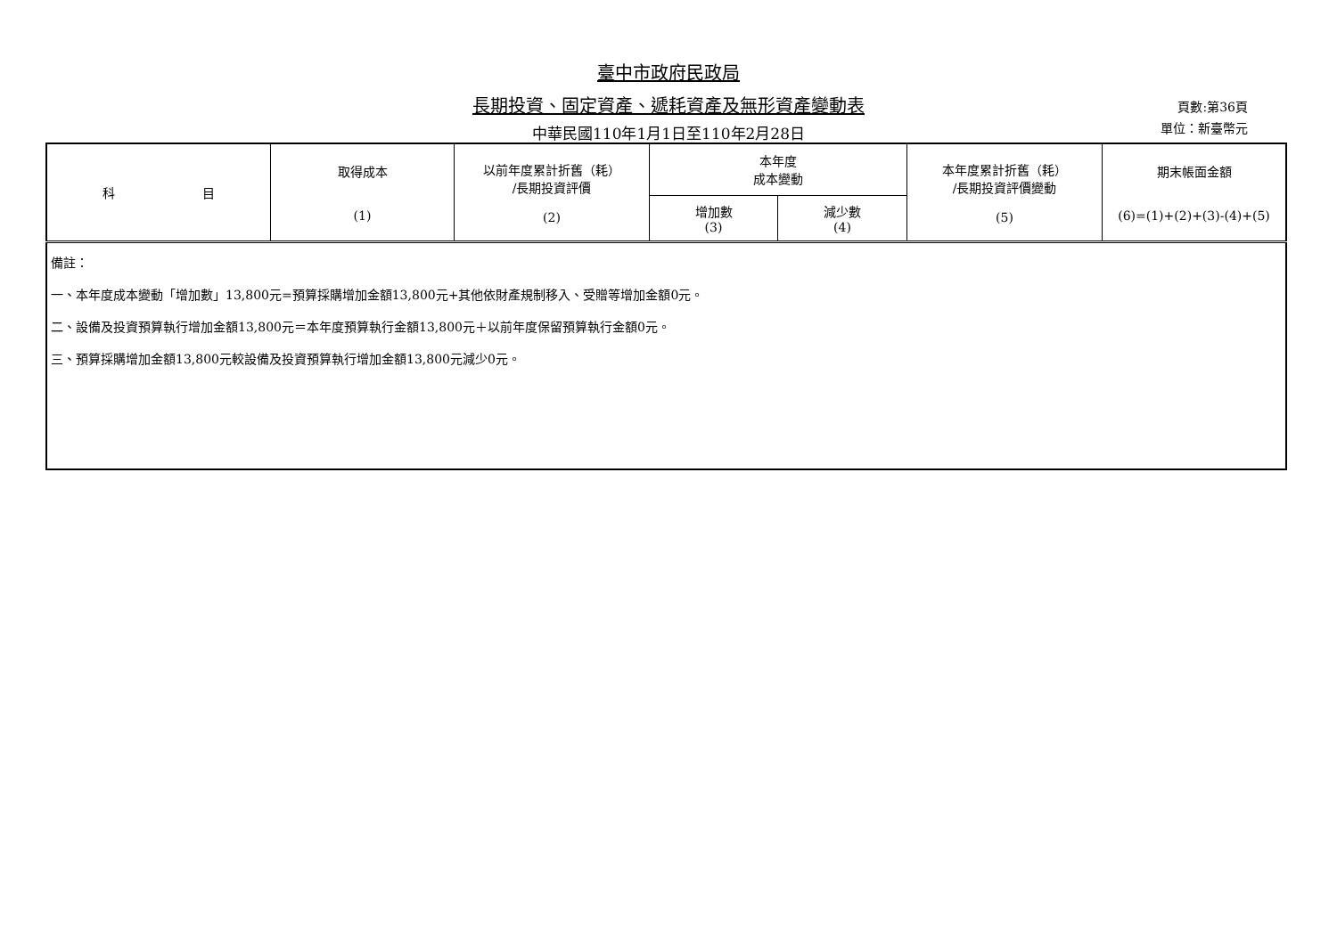臺中市政府民政局
長期投資、固定資產、遞耗資產及無形資產變動表
中華民國110年1月1日至110年2月28日
頁數:第36頁
單位：新臺幣元
| 科 目 | 取得成本 (1) | 以前年度累計折舊（耗） /長期投資評價 (2) | 本年度 成本變動 | | 本年度累計折舊（耗） /長期投資評價變動 (5) | 期末帳面金額 (6)=(1)+(2)+(3)-(4)+(5) |
| --- | --- | --- | --- | --- | --- | --- |
| | | | 增加數 (3) | 減少數 (4) | | |
| 備註： 一、本年度成本變動「增加數」13,800元=預算採購增加金額13,800元+其他依財產規制移入、受贈等增加金額0元。 二、設備及投資預算執行增加金額13,800元＝本年度預算執行金額13,800元＋以前年度保留預算執行金額0元。 三、預算採購增加金額13,800元較設備及投資預算執行增加金額13,800元減少0元。 | | | | | | |